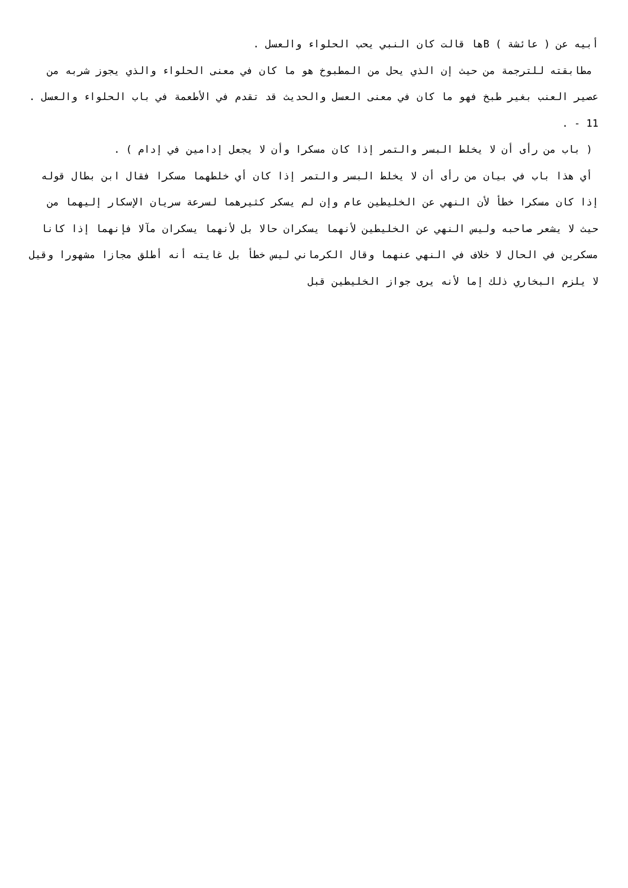أبيه عن ( عائشة ) Bها قالت كان النبي يحب الحلواء والعسل .
مطابقته للترجمة من حيث إن الذي يحل من المطبوخ هو ما كان في معنى الحلواء والذي يجوز شربه من عصير العنب بغير طبخ فهو ما كان في معنى العسل والحديث قد تقدم في الأطعمة في باب الحلواء والعسل .
11 - .
( باب من رأى أن لا يخلط البسر والتمر إذا كان مسكرا وأن لا يجعل إدامين في إدام ) .
أي هذا باب في بيان من رأى أن لا يخلط البسر والتمر إذا كان أي خلطهما مسكرا فقال ابن بطال قوله إذا كان مسكرا خطأ لأن النهي عن الخليطين عام وإن لم يسكر كثيرهما لسرعة سريان الإسكار إليهما من حيث لا يشعر صاحبه وليس النهي عن الخليطين لأنهما يسكران حالا بل لأنهما يسكران مآلا فإنهما إذا كانا مسكرين في الحال لا خلاف في النهي عنهما وقال الكرماني ليس خطأ بل غايته أنه أطلق مجازا مشهورا وقيل لا يلزم البخاري ذلك إما لأنه يرى جواز الخليطين قبل